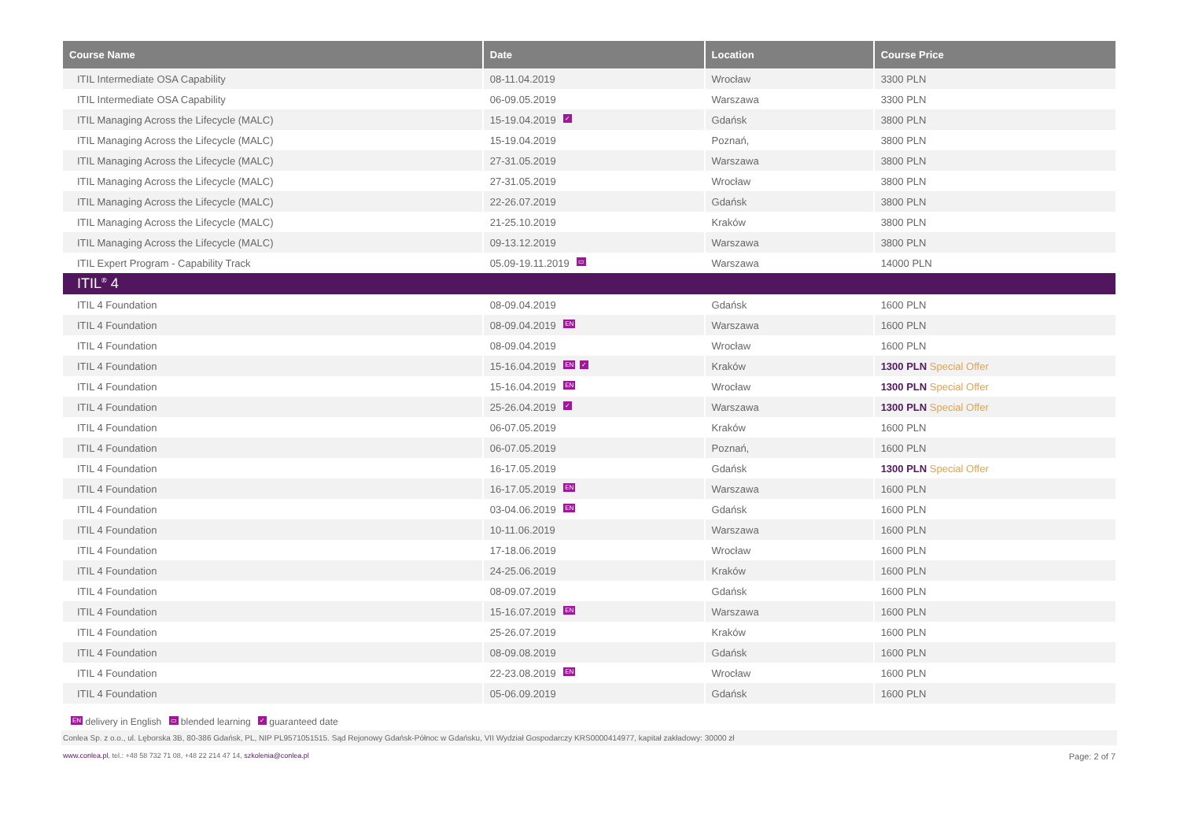| Course Name | Date | Location | Course Price |
| --- | --- | --- | --- |
| ITIL Intermediate OSA Capability | 08-11.04.2019 | Wrocław | 3300 PLN |
| ITIL Intermediate OSA Capability | 06-09.05.2019 | Warszawa | 3300 PLN |
| ITIL Managing Across the Lifecycle (MALC) | 15-19.04.2019 ✓ | Gdańsk | 3800 PLN |
| ITIL Managing Across the Lifecycle (MALC) | 15-19.04.2019 | Poznań, | 3800 PLN |
| ITIL Managing Across the Lifecycle (MALC) | 27-31.05.2019 | Warszawa | 3800 PLN |
| ITIL Managing Across the Lifecycle (MALC) | 27-31.05.2019 | Wrocław | 3800 PLN |
| ITIL Managing Across the Lifecycle (MALC) | 22-26.07.2019 | Gdańsk | 3800 PLN |
| ITIL Managing Across the Lifecycle (MALC) | 21-25.10.2019 | Kraków | 3800 PLN |
| ITIL Managing Across the Lifecycle (MALC) | 09-13.12.2019 | Warszawa | 3800 PLN |
| ITIL Expert Program - Capability Track | 05.09-19.11.2019 ▭ | Warszawa | 14000 PLN |
| ITIL<sup>®</sup> 4 | | | |
| ITIL 4 Foundation | 08-09.04.2019 | Gdańsk | 1600 PLN |
| ITIL 4 Foundation | 08-09.04.2019 EN | Warszawa | 1600 PLN |
| ITIL 4 Foundation | 08-09.04.2019 | Wrocław | 1600 PLN |
| ITIL 4 Foundation | 15-16.04.2019 EN ✓ | Kraków | 1300 PLN Special Offer |
| ITIL 4 Foundation | 15-16.04.2019 EN | Wrocław | 1300 PLN Special Offer |
| ITIL 4 Foundation | 25-26.04.2019 ✓ | Warszawa | 1300 PLN Special Offer |
| ITIL 4 Foundation | 06-07.05.2019 | Kraków | 1600 PLN |
| ITIL 4 Foundation | 06-07.05.2019 | Poznań, | 1600 PLN |
| ITIL 4 Foundation | 16-17.05.2019 | Gdańsk | 1300 PLN Special Offer |
| ITIL 4 Foundation | 16-17.05.2019 EN | Warszawa | 1600 PLN |
| ITIL 4 Foundation | 03-04.06.2019 EN | Gdańsk | 1600 PLN |
| ITIL 4 Foundation | 10-11.06.2019 | Warszawa | 1600 PLN |
| ITIL 4 Foundation | 17-18.06.2019 | Wrocław | 1600 PLN |
| ITIL 4 Foundation | 24-25.06.2019 | Kraków | 1600 PLN |
| ITIL 4 Foundation | 08-09.07.2019 | Gdańsk | 1600 PLN |
| ITIL 4 Foundation | 15-16.07.2019 EN | Warszawa | 1600 PLN |
| ITIL 4 Foundation | 25-26.07.2019 | Kraków | 1600 PLN |
| ITIL 4 Foundation | 08-09.08.2019 | Gdańsk | 1600 PLN |
| ITIL 4 Foundation | 22-23.08.2019 EN | Wrocław | 1600 PLN |
| ITIL 4 Foundation | 05-06.09.2019 | Gdańsk | 1600 PLN |
EN delivery in English ▭ blended learning ✓ guaranteed date
Conlea Sp. z o.o., ul. Lęborska 3B, 80-386 Gdańsk, PL, NIP PL9571051515. Sąd Rejonowy Gdańsk-Północ w Gdańsku, VII Wydział Gospodarczy KRS0000414977, kapitał zakładowy: 30000 zł
www.conlea.pl, tel.: +48 58 732 71 08, +48 22 214 47 14, szkolenia@conlea.pl Page: 2 of 7